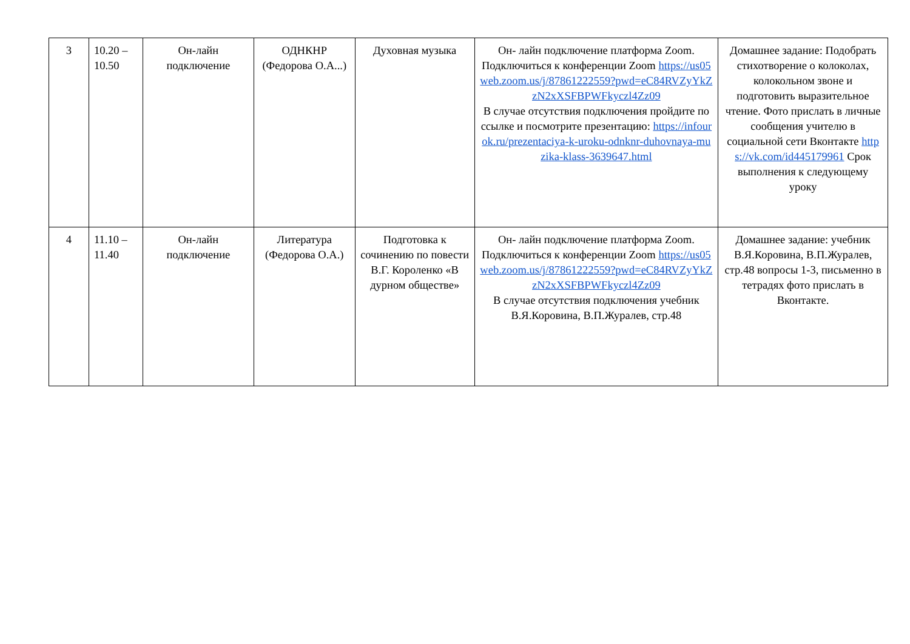| 3 | 10.20 – 10.50 | Он-лайн подключение | ОДНКНР (Федорова О.А...) | Духовная музыка | Он- лайн подключение платформа Zoom. Подключиться к конференции Zoom https://us05web.zoom.us/j/87861222559?pwd=eC84RVZyYkZzN2xXSFBPWFkyczl4Zz09 В случае отсутствия подключения пройдите по ссылке и посмотрите презентацию: https://infourok.ru/prezentaciya-k-uroku-odnknr-duhovnaya-muzika-klass-3639647.html | Домашнее задание: Подобрать стихотворение о колоколах, колокольном звоне и подготовить выразительное чтение. Фото прислать в личные сообщения учителю в социальной сети Вконтакте https://vk.com/id445179961 Срок выполнения к следующему уроку |
| 4 | 11.10 – 11.40 | Он-лайн подключение | Литература (Федорова О.А.) | Подготовка к сочинению по повести В.Г. Короленко «В дурном обществе» | Он- лайн подключение платформа Zoom. Подключиться к конференции Zoom https://us05web.zoom.us/j/87861222559?pwd=eC84RVZyYkZzN2xXSFBPWFkyczl4Zz09 В случае отсутствия подключения учебник В.Я.Коровина, В.П.Журалев, стр.48 | Домашнее задание: учебник В.Я.Коровина, В.П.Журалев, стр.48 вопросы 1-3, письменно в тетрадях фото прислать в Вконтакте. |